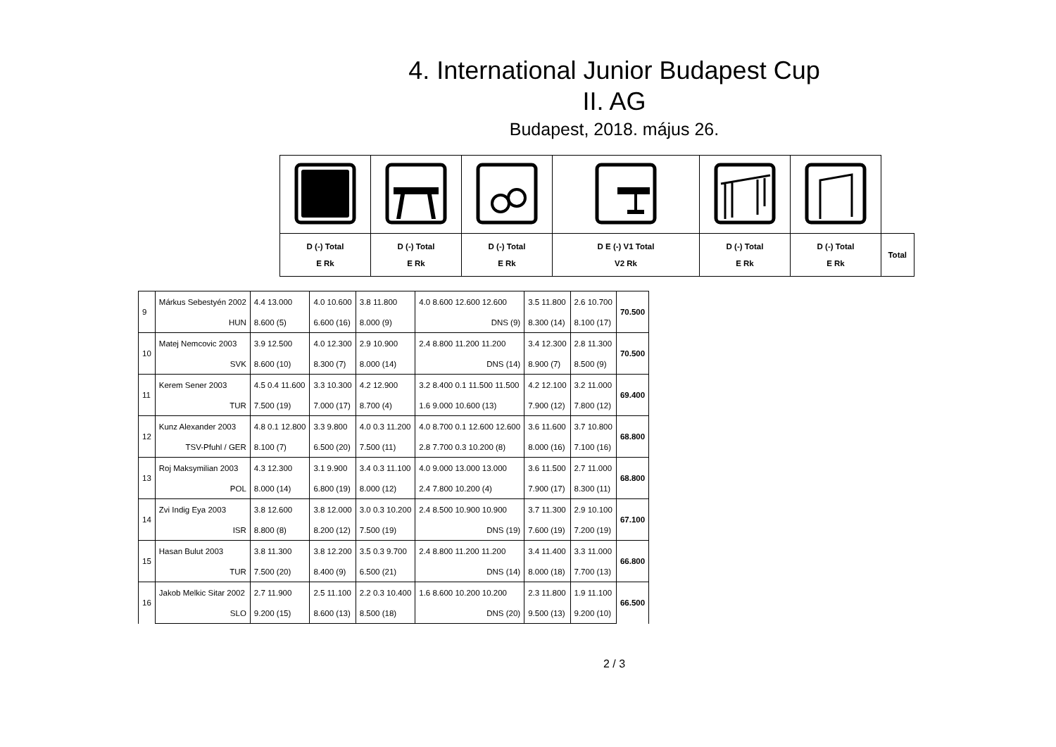4. International Junior Budapest Cup
II. AG
Budapest, 2018. május 26.
| D (-) Total E Rk | D (-) Total E Rk | D (-) Total E Rk | D E (-) V1 Total V2 Rk | D (-) Total E Rk | D (-) Total E Rk | Total |
| --- | --- | --- | --- | --- | --- | --- |
| 9 | Márkus Sebestyén 2002 | 4.4 13.000 | 4.0 10.600 | 3.8 11.800 | 4.0 8.600 12.600 12.600 | 3.5 11.800 | 2.6 10.700 | 70.500 |
| | HUN | 8.600 (5) | 6.600 (16) | 8.000 (9) | DNS (9) | 8.300 (14) | 8.100 (17) | |
| 10 | Matej Nemcovic 2003 | 3.9 12.500 | 4.0 12.300 | 2.9 10.900 | 2.4 8.800 11.200 11.200 | 3.4 12.300 | 2.8 11.300 | 70.500 |
| | SVK | 8.600 (10) | 8.300 (7) | 8.000 (14) | DNS (14) | 8.900 (7) | 8.500 (9) | |
| 11 | Kerem Sener 2003 | 4.5 0.4 11.600 | 3.3 10.300 | 4.2 12.900 | 3.2 8.400 0.1 11.500 11.500 | 4.2 12.100 | 3.2 11.000 | 69.400 |
| | TUR | 7.500 (19) | 7.000 (17) | 8.700 (4) | 1.6 9.000 10.600 (13) | 7.900 (12) | 7.800 (12) | |
| 12 | Kunz Alexander 2003 | 4.8 0.1 12.800 | 3.3 9.800 | 4.0 0.3 11.200 | 4.0 8.700 0.1 12.600 12.600 | 3.6 11.600 | 3.7 10.800 | 68.800 |
| | TSV-Pfuhl / GER | 8.100 (7) | 6.500 (20) | 7.500 (11) | 2.8 7.700 0.3 10.200 (8) | 8.000 (16) | 7.100 (16) | |
| 13 | Roj Maksymilian 2003 | 4.3 12.300 | 3.1 9.900 | 3.4 0.3 11.100 | 4.0 9.000 13.000 13.000 | 3.6 11.500 | 2.7 11.000 | 68.800 |
| | POL | 8.000 (14) | 6.800 (19) | 8.000 (12) | 2.4 7.800 10.200 (4) | 7.900 (17) | 8.300 (11) | |
| 14 | Zvi Indig Eya 2003 | 3.8 12.600 | 3.8 12.000 | 3.0 0.3 10.200 | 2.4 8.500 10.900 10.900 | 3.7 11.300 | 2.9 10.100 | 67.100 |
| | ISR | 8.800 (8) | 8.200 (12) | 7.500 (19) | DNS (19) | 7.600 (19) | 7.200 (19) | |
| 15 | Hasan Bulut 2003 | 3.8 11.300 | 3.8 12.200 | 3.5 0.3 9.700 | 2.4 8.800 11.200 11.200 | 3.4 11.400 | 3.3 11.000 | 66.800 |
| | TUR | 7.500 (20) | 8.400 (9) | 6.500 (21) | DNS (14) | 8.000 (18) | 7.700 (13) | |
| 16 | Jakob Melkic Sitar 2002 | 2.7 11.900 | 2.5 11.100 | 2.2 0.3 10.400 | 1.6 8.600 10.200 10.200 | 2.3 11.800 | 1.9 11.100 | 66.500 |
| | SLO | 9.200 (15) | 8.600 (13) | 8.500 (18) | DNS (20) | 9.500 (13) | 9.200 (10) | |
2 / 3